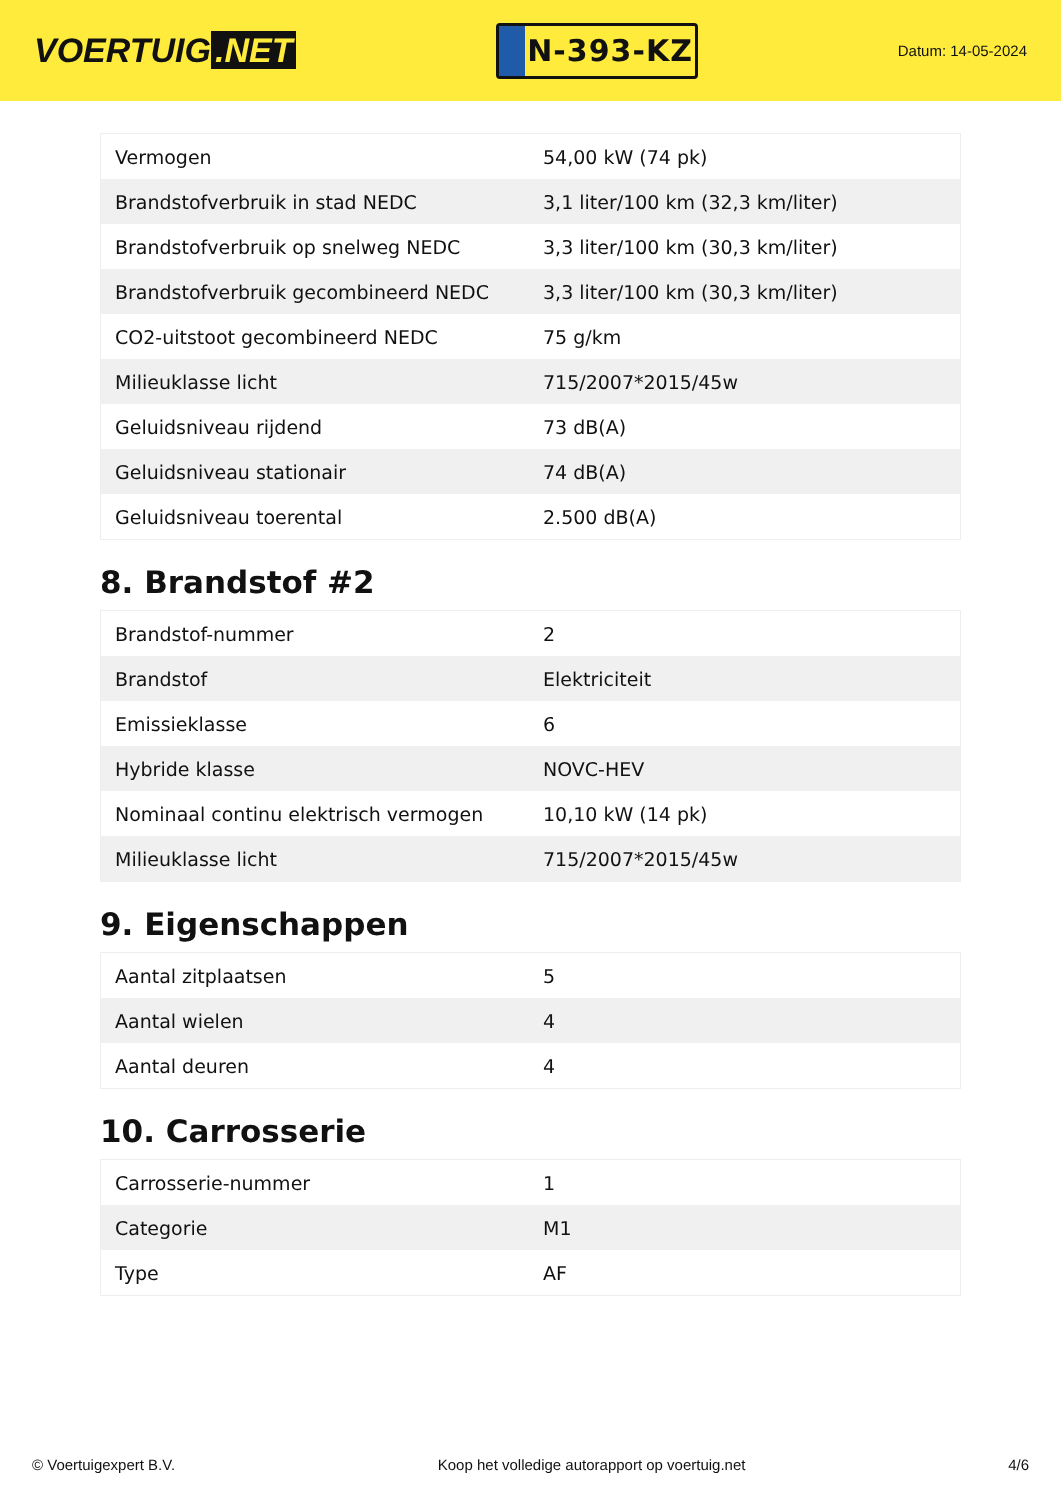VOERTUIG.NET
N-393-KZ
Datum: 14-05-2024
| Vermogen | 54,00 kW (74 pk) |
| Brandstofverbruik in stad NEDC | 3,1 liter/100 km (32,3 km/liter) |
| Brandstofverbruik op snelweg NEDC | 3,3 liter/100 km (30,3 km/liter) |
| Brandstofverbruik gecombineerd NEDC | 3,3 liter/100 km (30,3 km/liter) |
| CO2-uitstoot gecombineerd NEDC | 75 g/km |
| Milieuklasse licht | 715/2007*2015/45w |
| Geluidsniveau rijdend | 73 dB(A) |
| Geluidsniveau stationair | 74 dB(A) |
| Geluidsniveau toerental | 2.500 dB(A) |
8. Brandstof #2
| Brandstof-nummer | 2 |
| Brandstof | Elektriciteit |
| Emissieklasse | 6 |
| Hybride klasse | NOVC-HEV |
| Nominaal continu elektrisch vermogen | 10,10 kW (14 pk) |
| Milieuklasse licht | 715/2007*2015/45w |
9. Eigenschappen
| Aantal zitplaatsen | 5 |
| Aantal wielen | 4 |
| Aantal deuren | 4 |
10. Carrosserie
| Carrosserie-nummer | 1 |
| Categorie | M1 |
| Type | AF |
© Voertuigexpert B.V. Koop het volledige autorapport op voertuig.net 4/6